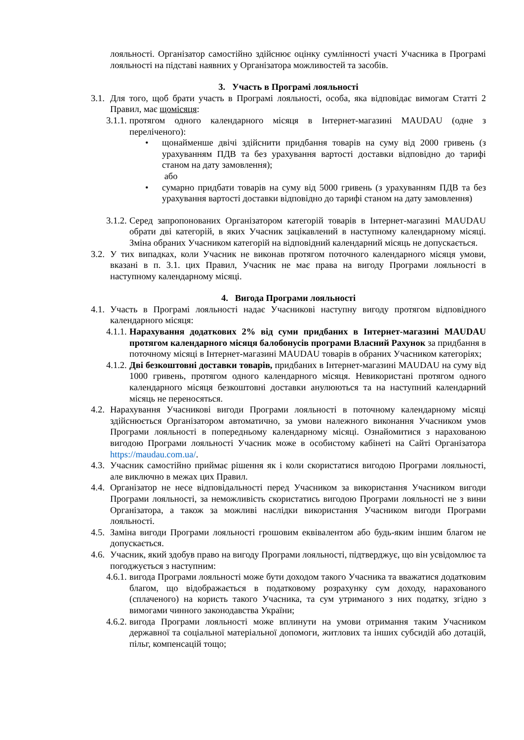лояльності. Організатор самостійно здійснює оцінку сумлінності участі Учасника в Програмі лояльності на підставі наявних у Організатора можливостей та засобів.
3. Участь в Програмі лояльності
3.1. Для того, щоб брати участь в Програмі лояльності, особа, яка відповідає вимогам Статті 2 Правил, має щомісяця:
3.1.1. протягом одного календарного місяця в Інтернет-магазині MAUDAU (одне з переліченого):
• щонайменше двічі здійснити придбання товарів на суму від 2000 гривень (з урахуванням ПДВ та без урахування вартості доставки відповідно до тарифі станом на дату замовлення);
або
• сумарно придбати товарів на суму від 5000 гривень (з урахуванням ПДВ та без урахування вартості доставки відповідно до тарифі станом на дату замовлення)
3.1.2. Серед запропонованих Організатором категорій товарів в Інтернет-магазині MAUDAU обрати дві категорій, в яких Учасник зацікавлений в наступному календарному місяці. Зміна обраних Учасником категорій на відповідний календарний місяць не допускається.
3.2. У тих випадках, коли Учасник не виконав протягом поточного календарного місяця умови, вказані в п. 3.1. цих Правил, Учасник не має права на вигоду Програми лояльності в наступному календарному місяці.
4. Вигода Програми лояльності
4.1. Участь в Програмі лояльності надає Учасникові наступну вигоду протягом відповідного календарного місяця:
4.1.1. Нарахування додаткових 2% від суми придбаних в Інтернет-магазині MAUDAU протягом календарного місяця балобонусів програми Власний Рахунок за придбання в поточному місяці в Інтернет-магазині MAUDAU товарів в обраних Учасником категоріях;
4.1.2. Дві безкоштовні доставки товарів, придбаних в Інтернет-магазині MAUDAU на суму від 1000 гривень, протягом одного календарного місяця. Невикористані протягом одного календарного місяця безкоштовні доставки анулюються та на наступний календарний місяць не переносяться.
4.2. Нарахування Учасникові вигоди Програми лояльності в поточному календарному місяці здійснюється Організатором автоматично, за умови належного виконання Учасником умов Програми лояльності в попередньому календарному місяці. Ознайомитися з нарахованою вигодою Програми лояльності Учасник може в особистому кабінеті на Сайті Організатора https://maudau.com.ua/.
4.3. Учасник самостійно приймає рішення як і коли скористатися вигодою Програми лояльності, але виключно в межах цих Правил.
4.4. Організатор не несе відповідальності перед Учасником за використання Учасником вигоди Програми лояльності, за неможливість скористатись вигодою Програми лояльності не з вини Організатора, а також за можливі наслідки використання Учасником вигоди Програми лояльності.
4.5. Заміна вигоди Програми лояльності грошовим еквівалентом або будь-яким іншим благом не допускається.
4.6. Учасник, який здобув право на вигоду Програми лояльності, підтверджує, що він усвідомлює та погоджується з наступним:
4.6.1. вигода Програми лояльності може бути доходом такого Учасника та вважатися додатковим благом, що відображається в податковому розрахунку сум доходу, нарахованого (сплаченого) на користь такого Учасника, та сум утриманого з них податку, згідно з вимогами чинного законодавства України;
4.6.2. вигода Програми лояльності може вплинути на умови отримання таким Учасником державної та соціальної матеріальної допомоги, житлових та інших субсидій або дотацій, пільг, компенсацій тощо;